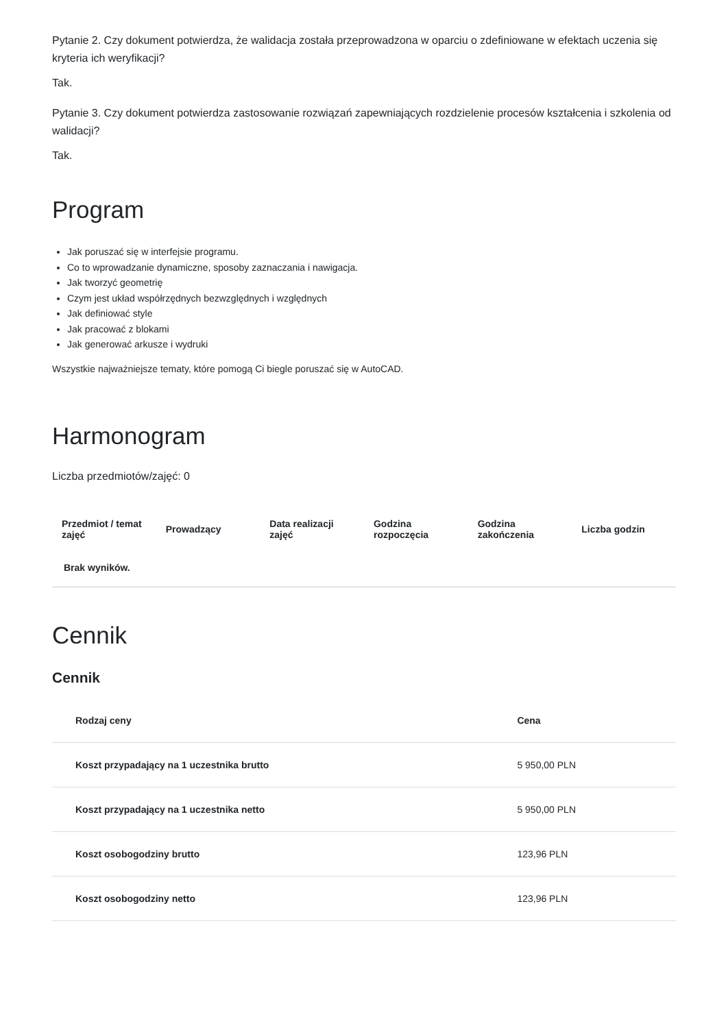Pytanie 2. Czy dokument potwierdza, że walidacja została przeprowadzona w oparciu o zdefiniowane w efektach uczenia się kryteria ich weryfikacji?
Tak.
Pytanie 3. Czy dokument potwierdza zastosowanie rozwiązań zapewniających rozdzielenie procesów kształcenia i szkolenia od walidacji?
Tak.
Program
Jak poruszać się w interfejsie programu.
Co to wprowadzanie dynamiczne, sposoby zaznaczania i nawigacja.
Jak tworzyć geometrię
Czym jest układ współrzędnych bezwzględnych i względnych
Jak definiować style
Jak pracować z blokami
Jak generować arkusze i wydruki
Wszystkie najważniejsze tematy, które pomogą Ci biegle poruszać się w AutoCAD.
Harmonogram
Liczba przedmiotów/zajęć: 0
| Przedmiot / temat zajęć | Prowadzący | Data realizacji zajęć | Godzina rozpoczęcia | Godzina zakończenia | Liczba godzin |
| --- | --- | --- | --- | --- | --- |
| Brak wyników. | | | | | |
Cennik
Cennik
| Rodzaj ceny | Cena |
| --- | --- |
| Koszt przypadający na 1 uczestnika brutto | 5 950,00 PLN |
| Koszt przypadający na 1 uczestnika netto | 5 950,00 PLN |
| Koszt osobogodziny brutto | 123,96 PLN |
| Koszt osobogodziny netto | 123,96 PLN |